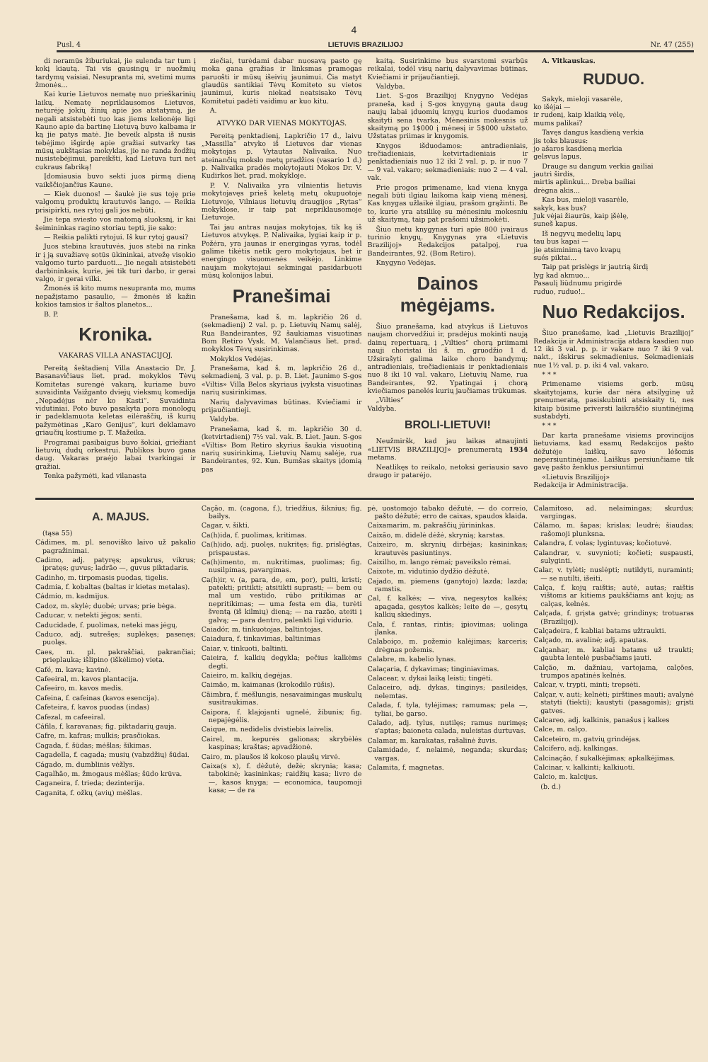4
Pusl. 4 LIETUVIS BRAZILIJOJ Nr. 47 (255)
di neramūs žiburiukai, jie sulenda tar tum į kokį kiautą. Tai vis gausingų ir nuožmių tardymų vaisiai. Nesupranta mi, svetimi mums žmonės...
Kai kurie Lietuvos nematę nuo prieškarinių laikų. Nematę nepriklausomos Lietuvos, neturėję jokių žinių apie jos atstatymą, jie negali atsistebėti tuo kas jiems kelionėje ligi Kauno apie da bartinę Lietuvą buvo kalbama ir ką jie patys matė. Jie beveik alpsta iš nusis tebėjimo išgirdę apie gražiai sutvarky tas mūsų aukštąsias mokyklas, jie ne randa žodžių nusistebėjimui, pareikšti, kad Lietuva turi net cukraus fabriką!
Įdomiausia buvo sekti juos pirmą dieną vaikščiojančius Kaune.
— Kiek duonos! — šaukė jie sus toję prie valgomų produktų krautuvės lango. — Reikia prisipirkti, nes rytoj gali jos nebūti.
Jie tepa sviesto vos matomą sluoksnį, ir kai šeimininkas ragino storiau tepti, jie sako:
— Reikia palikti rytojui. Iš kur rytoj gausi?
Juos stebina krautuvės, juos stebi na rinka ir į ją suvažiavę sotūs ūkininkai, atvežę visokio valgomo turto parduoti... Jie negali atsistebėti darbininkais, kurie, jei tik turi darbo, ir gerai valgo, ir gerai vilki.
Žmonės iš kito mums nesupranta mo, mums nepažįstamo pasaulio, — žmonės iš kažin kokios tamsios ir šaltos planetos...
B. P.
Kronika.
VAKARAS VILLA ANASTACIJOJ.
Pereitą šeštadienį Villa Anastacio Dr. J. Basanavičiaus liet. prad. mokyklos Tėvų Komitetas surengė vakarą, kuriame buvo suvaidinta Vaižganto dviejų vieksmų komedija „Nepadėjus nėr ko Kasti“. Suvaidinta vidutiniai. Poto buvo pasakyta pora monologų ir padeklamuota keletas eilėraščių, iš kurių pažymėtinas „Karo Genijus“, kuri deklamavo griaučių kostiume p. T. Mažeika.
Programai pasibaigus buvo šokiai, griežiant lietuvių dudų orkestrui. Publikos buvo gana daug. Vakaras praėjo labai tvarkingai ir gražiai.
Tenka pažymėti, kad vilanasta
ziečiai, turėdami dabar nuosavą pasto gę moka gana gražias ir linksmas pramogas paruošti ir mūsų išeivių jaunimui. Čia matyt glaudūs santikiai Tėvų Komiteto su vietos jaunimui, kuris niekad neatsisako Tėvų Komitetui padėti vaidimu ar kuo kitu.
A.
ATVYKO DAR VIENAS MOKYTOJAS.
Pereitą penktadienį, Lapkričio 17 d., laivu „Massilla“ atvyko iš Lietuvos dar vienas mokytojas p. Vytautas Nalivaika. Nuo ateinančių mokslo metų pradžios (vasario 1 d.) p. Nalivaika pradės mokytojauti Mokos Dr. V. Kudirkos liet. prad. mokykloje.
P. V. Nalivaika yra vilnientis lietuvis mokytojavęs prieš keletą metų okupuotoje Lietuvoje, Vilniaus lietuvių draugijos „Rytas“ mokyklose, ir taip pat nepriklausomoje Lietuvoje.
Tai jau antras naujas mokytojas, tik ką iš Lietuvos atvykęs. P. Nalivaika, lygiai kaip ir p. Požėra, yra jaunas ir energingas vyras, todėl galime tikėtis netik gero mokytojaus, bet ir energingo visuomenės veikėjo. Linkime naujam mokytojaui sekmingai pasidarbuoti mūsų kolonijos labui.
Pranešimai
Pranešama, kad š. m. lapkričio 26 d. (sekmadienį) 2 val. p. p. Lietuvių Namų salėj, Rua Bandeirantes, 92 šaukiamas visuotinas Bom Retiro Vysk. M. Valančiaus liet. prad. mokyklos Tėvų susirinkimas.
Mokyklos Vedėjas.
Pranešama, kad š. m. lapkričio 26 d., sekmadienį, 3 val. p. p. B. Liet. Jaunimo S-gos «Viltis» Villa Belos skyriaus įvyksta visuotinas narių susirinkimas.
Narių dalyvavimas būtinas. Kviečiami ir prijaučiantieji.
Valdyba.
Pranešama, kad š. m. lapkričio 30 d. (ketvirtadienį) 7½ val. vak. B. Liet. Jaun. S-gos «Viltis» Bom Retiro skyrius šaukia visuotiną narių susirinkimą, Lietuvių Namų salėje, rua Bandeirantes, 92. Kun. Bumšas skaitys įdomią pas
kaitą. Susirinkime bus svarstomi svarbūs reikalai, todėl visų narių dalyvavimas būtinas. Kviečiami ir prijaučiantieji.
Valdyba.
Liet. S-gos Brazilijoj Knygyno Vedėjas praneša, kad į S-gos knygyną gauta daug naujų labai įduomių knygų kurios duodamos skaityti sena tvarka. Mėnesinis mokesnis už skaitymą po 1$000 į mėnesį ir 5$000 užstato. Užstatas priimas ir knygomis.
Knygos išduodamos: antradieniais, trečiadieniais, ketvirtadieniais ir penktadieniais nuo 12 iki 2 val. p. p. ir nuo 7 — 9 val. vakaro; sekmadieniais: nuo 2 — 4 val. vak.
Prie progos primename, kad viena knyga negali būti ilgiau laikoma kaip vieną mėnesį. Kas knygas užlaikė ilgiau, prašom grąžinti. Be to, kurie yra atsilikę su mėnesiniu mokesniu už skaitymą, taip pat prašomi užsimokėti.
Šiuo metu knygynas turi apie 800 įvairaus turinio knygų. Knygynas yra «Lietuvis Brazilijoj» Redakcijos patalpoj, rua Bandeirantes, 92. (Bom Retiro).
Knygyno Vedėjas.
Dainos mėgėjams.
Šiuo pranešama, kad atvykus iš Lietuvos naujam chorvedžiui ir, pradėjus mokinti naują dainų repertuarą, į „Vilties“ chorą priimami nauji choristai iki š. m. gruodžio 1 d. Užsirašyti galima laike choro bandymų: antradieniais, trečiadieniais ir penktadieniais nuo 8 iki 10 val. vakaro, Lietuvių Name, rua Bandeirantes, 92. Ypatingai į chorą kviečiamos panelės kurių jaučiamas trūkumas.
„Vilties“
Valdyba.
BROLI-LIETUVI!
Neužmiršk, kad jau laikas atnaujinti «LIETVIS BRAZILIJOJ» prenumeratą 1934 metams.
Neatlikęs to reikalo, netoksi geriausio savo draugo ir patarėjo.
A. Vitkauskas.
RUDUO.
Sakyk, mieloji vasarėle,
ko išėjai —
ir rudenį, kaip klaikią vėlę,
mums palikai?
Tavęs dangus kasdieną verkia
jis toks blausus:
jo ašaros kasdieną merkia
gelsvus lapus.
Drauge su dangum verkia gailiai
jautri širdis,
mirtis aplinkui... Dreba bailiai
drėgna akis...
Kas bus, mieloji vasarėle,
sakyk, kas bus?
Juk vėjai žiaurūs, kaip įšėlę,
suneš kapus.
Iš negyvų medelių lapų
tau bus kapai —
jie atsiminimą tavo kvapų
sués piktai...
Taip pat prislėgs ir jautrią širdį
lyg kad akmuo...
Pasaulį liūdnumu prigirdė
ruduo, ruduo!..
Nuo Redakcijos.
Šiuo pranešame, kad „Lietuvis Brazilijoj“ Redakcija ir Administracija atdara kasdien nuo 12 iki 3 val. p. p. ir vakare nuo 7 iki 9 val. nakt., išskirus sekmadienius. Sekmadieniais nue 1½ val. p. p. iki 4 val. vakaro.
* * *
Primename visiems gerb. mūsų skaitytojams, kurie dar nėra atsilyginę už prenumeratą, pasiskubinti atsiskaity ti, nes kitaip būsime priversti laikraščio siuntinėjimą sustabdyti.
* * *
Dar karta pranešame visiems provincijos lietuviams, kad esamų Redakcijos pašto dėžutėje laiškų, savo lėšomis nepersiuntinėjame. Laiškus persiunčiame tik gavę pašto ženklus persiuntimui
«Lietuvis Brazilijoj»
Redakcija ir Administracija.
A. MAJUS.
(tąsa 55)
Cádimes, m. pl. senoviško laivo už pakalio pagražinimai.
Cadimo, adj. patyręs; apsukrus, vikrus; įpratęs; guvus; ladrão —, guvus piktadaris.
Cadinho, m. tirpomasis puodas, tigelis.
Cadmia, f. kobaltas (baltas ir kietas metalas).
Cádmio, m. kadmijus.
Cadoz, m. skylė; duobė; urvas; prie bėga.
Caducar, v. netekti jėgos; senti.
Caducidade, f. puolimas, neteki mas jėgų.
Caduco, adj. sutrešęs; suplėkęs; pasenęs; puoląs.
Caes, m. pl. pakraščiai, pakrančiai; prieplauka; išlipino (iškėlimo) vieta.
Café, m. kava; kavinė.
Cafeeiral, m. kavos plantacija.
Cafeeiro, m. kavos medis.
Cafeina, f. cafeinas (kavos esencija).
Cafeteira, f. kavos puodas (indas)
Cafezal, m cafeeiral.
Cáfila, f. karavanas; fig. piktadarių gauja.
Cafre, m. kafras; mulkis; prasčiokas.
Cagada, f. šūdas; mėšlas; šikimas.
Cagadella, f. cagada; musių (vabzdžių) šūdai.
Cágado, m. dumblinis vėžlys.
Cagalhão, m. žmogaus mėšlas; šūdo krūva.
Caganeira, f. trieda; dezinterija.
Caganita, f. ožkų (avių) mėšlas.
Cação, m. (cagona, f.), triedžius, šiknius; fig. bailys.
Cagar, v. šikti.
Ca(h)ida, f. puolimas, kritimas.
Ca(h)ido, adj. puolęs, nukritęs; fig. prislėgtas, prispaustas.
Ca(h)imento, m. nukritimas, puolimas; fig. nusilpimas, pavargimas.
Ca(h)ir, v. (a, para, de, em, por), pulti, kristi; patekti; pritikti; atsitikti suprasti; — bem ou mal um vestido, rūbo pritikimas ar nepritikimas; — uma festa em dia, turėti šventą (iš kilmių) dieną; — na razão, ateiti į galvą; — para dentro, palenkti ligi vidurio.
Caiadór, m. tinkuotojas, baltintojas.
Caiadura, f. tinkavimas, baltinimas
Caiar, v. tinkuoti, baltinti.
Caieira, f. kalkių degykla; pečius kalkėms degti.
Caieiro, m. kalkių degėjas.
Caimão, m. kaimanas (krokodilo rūšis).
Cãimbra, f. mėšlungis, nesavaimingas muskulų susitraukimas.
Caipora, f. klajojanti ugnelė, žibunis; fig. nepajėgėlis.
Caique, m. nedidelis dvistiebis laivelis.
Cairel, m. kepurės galionas; skrybėlės kaspinas; kraštas; apvadžionė.
Cairo, m. plaušos iš kokoso plaušų virvė.
Caixa(s x), f. dėžutė, dežė; skrynia; kasa; tabokinė; kasininkas; raidžių kasa; livro de —, kasos knyga; — economica, taupomoji kasa; — de ra
pė, uostomojo tabako dėžutė, — do correio, pašto dėžutė; erro de caixas, spaudos klaida.
Caixamarim, m. pakraščių jūrininkas.
Caixão, m. didelė dėžė, skrynią; karstas.
Caixeiro, m. skrynių dirbėjas; kasininkas; krautuvės pasiuntinys.
Caixilho, m. lango rėmai; paveikslo rėmai.
Caixote, m. vidutinio dydžio dėžutė.
Cajado, m. piemens (ganytojo) lazda; lazda; ramstis.
Cal, f. kalkės; — viva, negesytos kalkės; apagada, gesytos kalkės; leite de —, gesytų kalkių skiedinys.
Cala, f. rantas, rintis; įpiovimas; uolinga įlanka.
Calaboiço, m. požemio kalėjimas; karceris; drėgnas požemis.
Calabre, m. kabelio lynas.
Calaçaria, f. dykavimas; tinginiavimas.
Calacear, v. dykai laiką leisti; tingėti.
Calaceiro, adj. dykas, tinginys; pasileidęs, nelemtas.
Calada, f. tyla, tylėjimas; ramumas; pela —, tyliai, be garso.
Calado, adj. tylus, nutilęs; ramus nurimęs; s'aptas; baioneta calada, nuleistas durtuvas.
Calamar, m. karakatas, rašalinė žuvis.
Calamidade, f. nelaimė, neganda; skurdas; vargas.
Calamita, f. magnetas.
Calamitoso, ad. nelaimingas; skurdus; vargingas.
Cálamo, m. šapas; krislas; leudrė; šiaudas; rašomoji plunksna.
Calandra, f. volas; lygintuvas; kočiotuvė.
Calandrar, v. suvynioti; kočieti; suspausti, sulyginti.
Calar, v. tylėti; nuslėpti; nutildyti, nuraminti; — se nutilti, išeiti.
Calça, f. kojų raištis; autė, autas; raištis vištoms ar kitiems paukščiams ant kojų; as calças, kelnės.
Calçada, f. grįsta gatvė; grindinys; trotuaras (Brazilijoj).
Calçadeira, f. kabliai batams užtraukti.
Calçado, m. avalinė; adj. apautas.
Calçanhar, m. kabliai batams už traukti; gaubta lentelė pusbačiams įauti.
Calção, m. dažniau, vartojama, calções, trumpos apatinės kelnės.
Calcar, v. trypti, minti; trepsėti.
Calçar, v. auti; kelnėti; pirštines mauti; avalynė statyti (tiekti); kaustyti (pasagomis); grįsti gatves.
Calcareo, adj. kalkinis, panašus į kalkes
Calce, m. calço.
Calceteiro, m. gatvių grindėjas.
Calcifero, adj. kalkingas.
Calcinação, f sukalkėjimas; apkalkėjimas.
Calcinar, v. kalkinti; kalkiuoti.
Calcio, m. kalcijus.
(b. d.)